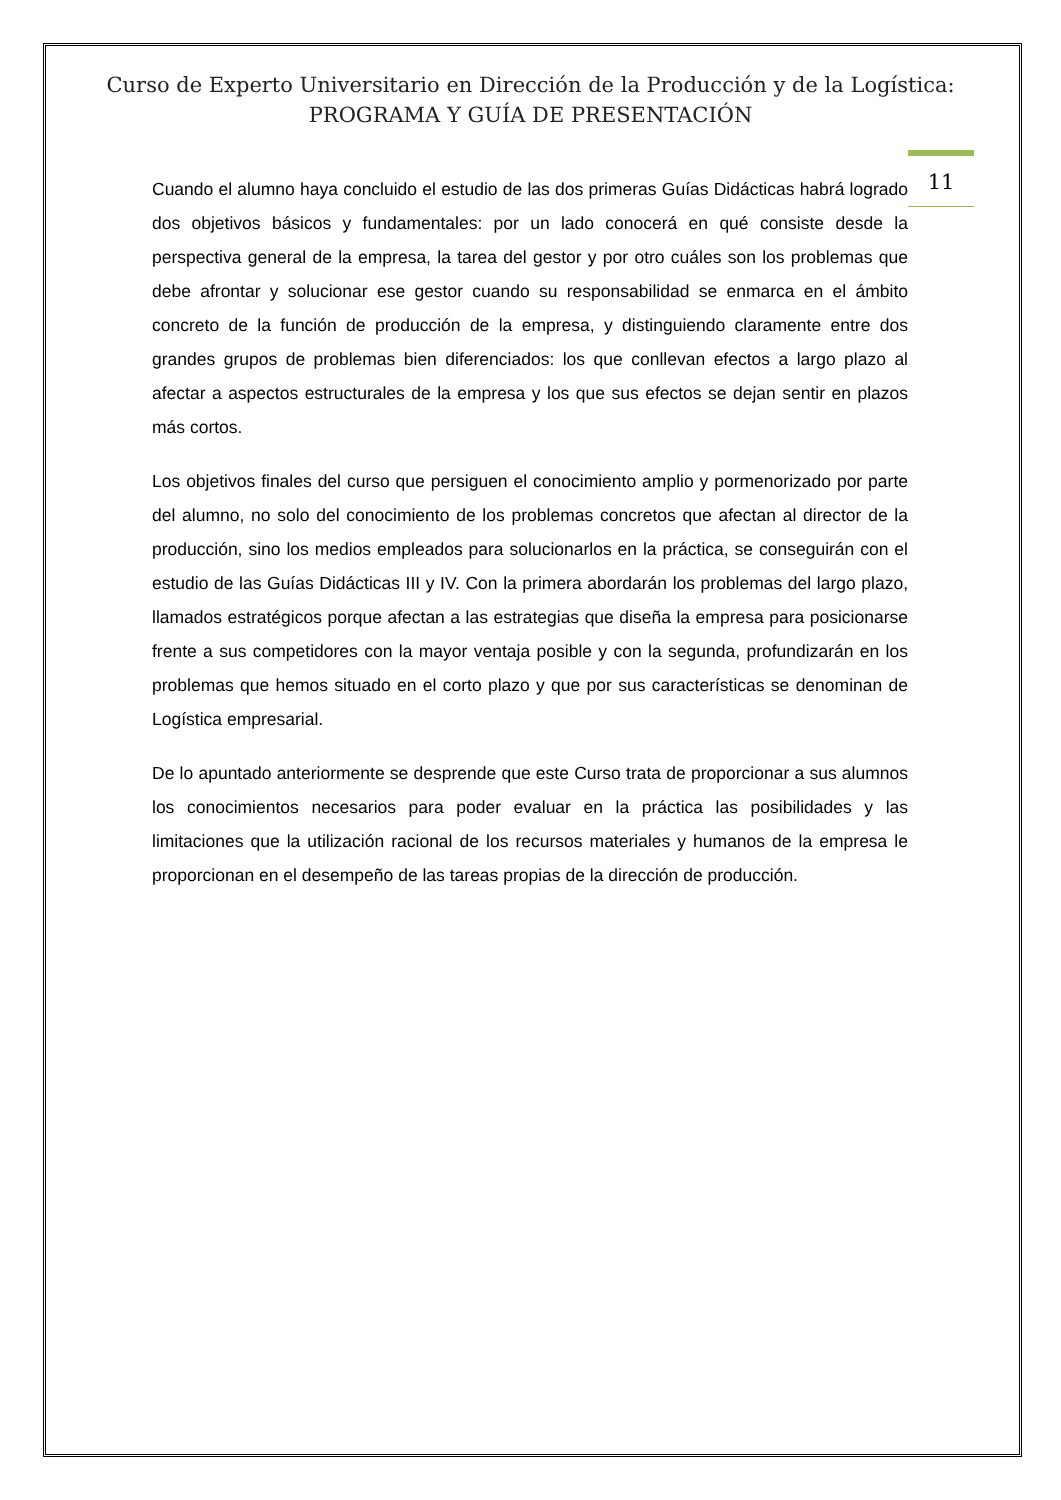Curso de Experto Universitario en Dirección de la Producción y de la Logística:
PROGRAMA Y GUÍA DE PRESENTACIÓN
11
Cuando el alumno haya concluido el estudio de las dos primeras Guías Didácticas habrá logrado dos objetivos básicos y fundamentales: por un lado conocerá en qué consiste desde la perspectiva general de la empresa, la tarea del gestor y por otro cuáles son los problemas que debe afrontar y solucionar ese gestor cuando su responsabilidad se enmarca en el ámbito concreto de la función de producción de la empresa, y distinguiendo claramente entre dos grandes grupos de problemas bien diferenciados: los que conllevan efectos a largo plazo al afectar a aspectos estructurales de la empresa y los que sus efectos se dejan sentir en plazos más cortos.
Los objetivos finales del curso que persiguen el conocimiento amplio y pormenorizado por parte del alumno, no solo del conocimiento de los problemas concretos que afectan al director de la producción, sino los medios empleados para solucionarlos en la práctica, se conseguirán con el estudio de las Guías Didácticas III y IV. Con la primera abordarán los problemas del largo plazo, llamados estratégicos porque afectan a las estrategias que diseña la empresa para posicionarse frente a sus competidores con la mayor ventaja posible y con la segunda, profundizarán en los problemas que hemos situado en el corto plazo y que por sus características se denominan de Logística empresarial.
De lo apuntado anteriormente se desprende que este Curso trata de proporcionar a sus alumnos los conocimientos necesarios para poder evaluar en la práctica las posibilidades y las limitaciones que la utilización racional de los recursos materiales y humanos de la empresa le proporcionan en el desempeño de las tareas propias de la dirección de producción.